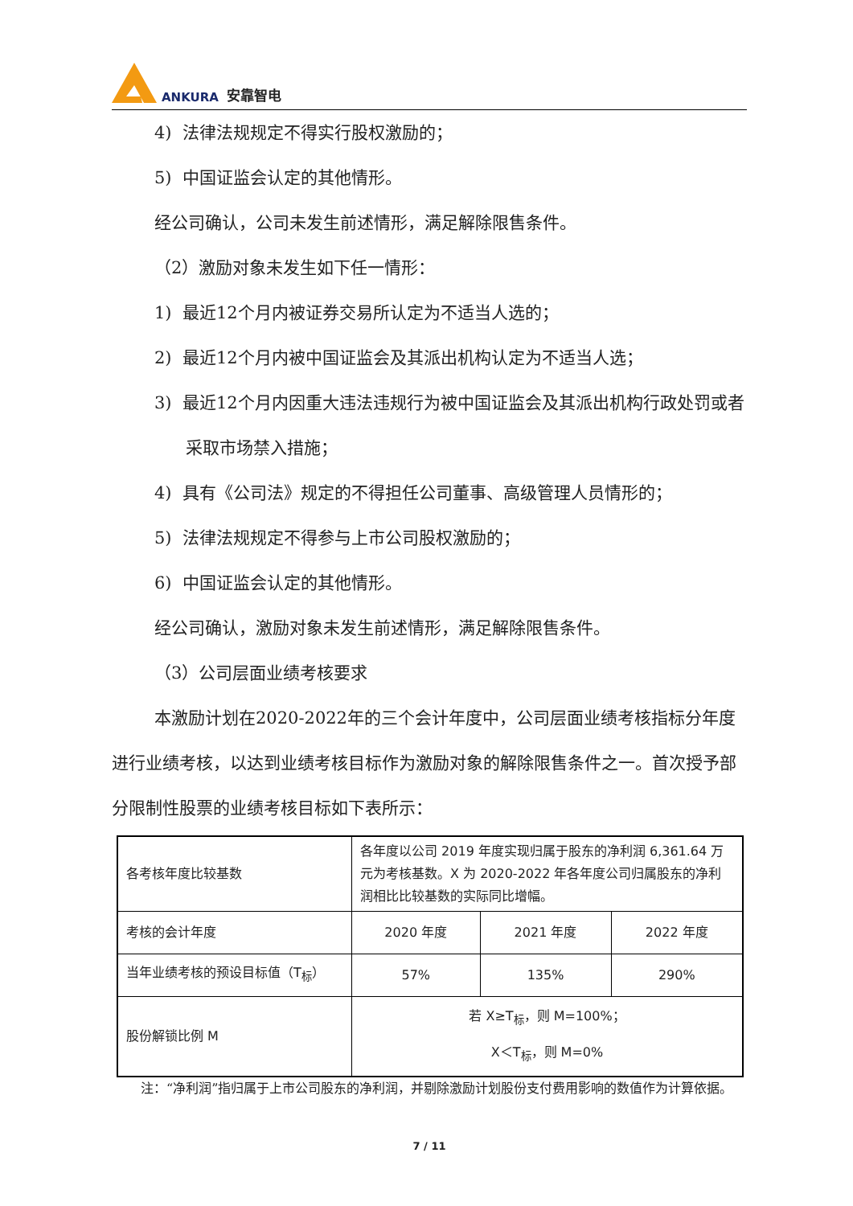ANKURA 安靠智电
4) 法律法规规定不得实行股权激励的；
5) 中国证监会认定的其他情形。
经公司确认，公司未发生前述情形，满足解除限售条件。
（2）激励对象未发生如下任一情形：
1) 最近12个月内被证券交易所认定为不适当人选的；
2) 最近12个月内被中国证监会及其派出机构认定为不适当人选；
3) 最近12个月内因重大违法违规行为被中国证监会及其派出机构行政处罚或者采取市场禁入措施；
4) 具有《公司法》规定的不得担任公司董事、高级管理人员情形的；
5) 法律法规规定不得参与上市公司股权激励的；
6) 中国证监会认定的其他情形。
经公司确认，激励对象未发生前述情形，满足解除限售条件。
（3）公司层面业绩考核要求
本激励计划在2020-2022年的三个会计年度中，公司层面业绩考核指标分年度进行业绩考核，以达到业绩考核目标作为激励对象的解除限售条件之一。首次授予部分限制性股票的业绩考核目标如下表所示：
| 各考核年度比较基数 | 各年度以公司 2019 年度实现归属于股东的净利润 6,361.64 万元为考核基数。X 为 2020-2022 年各年度公司归属股东的净利润相比比较基数的实际同比增幅。 | | |
| 考核的会计年度 | 2020 年度 | 2021 年度 | 2022 年度 |
| 当年业绩考核的预设目标值（T<sub>标</sub>） | 57% | 135% | 290% |
| 股份解锁比例 M | 若 X≥T<sub>标</sub>，则 M=100%； X＜T<sub>标</sub>，则 M=0% | | |
注：“净利润”指归属于上市公司股东的净利润，并剔除激励计划股份支付费用影响的数值作为计算依据。
7 / 11